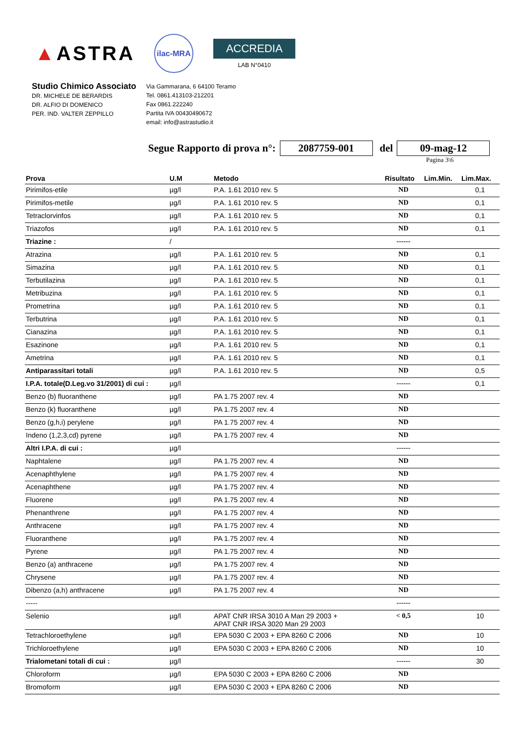▲ASTRA
ilac-MRA
ACCREDIA
LAB N°0410
Studio Chimico Associato
DR. MICHELE DE BERARDIS
DR. ALFIO DI DOMENICO
PER. IND. VALTER ZEPPILLO
Via Gammarana, 6 64100 Teramo
Tel. 0861.413103-212201
Fax 0861.222240
Partita IVA 00430490672
email: info@astrastudio.it
Segue Rapporto di prova n°: 2087759-001 del 09-mag-12
Pagina 3\6
| Prova | U.M | Metodo | Risultato | Lim.Min. | Lim.Max. |
| --- | --- | --- | --- | --- | --- |
| Pirimifos-etile | µg/l | P.A. 1.61 2010 rev. 5 | ND | | 0,1 |
| Pirimifos-metile | µg/l | P.A. 1.61 2010 rev. 5 | ND | | 0,1 |
| Tetraclorvinfos | µg/l | P.A. 1.61 2010 rev. 5 | ND | | 0,1 |
| Triazofos | µg/l | P.A. 1.61 2010 rev. 5 | ND | | 0,1 |
| Triazine : | / | | ------ | | |
| Atrazina | µg/l | P.A. 1.61 2010 rev. 5 | ND | | 0,1 |
| Simazina | µg/l | P.A. 1.61 2010 rev. 5 | ND | | 0,1 |
| Terbutilazina | µg/l | P.A. 1.61 2010 rev. 5 | ND | | 0,1 |
| Metribuzina | µg/l | P.A. 1.61 2010 rev. 5 | ND | | 0,1 |
| Prometrina | µg/l | P.A. 1.61 2010 rev. 5 | ND | | 0,1 |
| Terbutrina | µg/l | P.A. 1.61 2010 rev. 5 | ND | | 0,1 |
| Cianazina | µg/l | P.A. 1.61 2010 rev. 5 | ND | | 0,1 |
| Esazinone | µg/l | P.A. 1.61 2010 rev. 5 | ND | | 0,1 |
| Ametrina | µg/l | P.A. 1.61 2010 rev. 5 | ND | | 0,1 |
| Antiparassitari totali | µg/l | P.A. 1.61 2010 rev. 5 | ND | | 0,5 |
| I.P.A. totale(D.Leg.vo 31/2001) di cui : | µg/l | | ------ | | 0,1 |
| Benzo (b) fluoranthene | µg/l | PA 1.75 2007 rev. 4 | ND | | |
| Benzo (k) fluoranthene | µg/l | PA 1.75 2007 rev. 4 | ND | | |
| Benzo (g,h,i) perylene | µg/l | PA 1.75 2007 rev. 4 | ND | | |
| Indeno (1,2,3,cd) pyrene | µg/l | PA 1.75 2007 rev. 4 | ND | | |
| Altri I.P.A. di cui : | µg/l | | ------ | | |
| Naphtalene | µg/l | PA 1.75 2007 rev. 4 | ND | | |
| Acenaphthylene | µg/l | PA 1.75 2007 rev. 4 | ND | | |
| Acenaphthene | µg/l | PA 1.75 2007 rev. 4 | ND | | |
| Fluorene | µg/l | PA 1.75 2007 rev. 4 | ND | | |
| Phenanthrene | µg/l | PA 1.75 2007 rev. 4 | ND | | |
| Anthracene | µg/l | PA 1.75 2007 rev. 4 | ND | | |
| Fluoranthene | µg/l | PA 1.75 2007 rev. 4 | ND | | |
| Pyrene | µg/l | PA 1.75 2007 rev. 4 | ND | | |
| Benzo (a) anthracene | µg/l | PA 1.75 2007 rev. 4 | ND | | |
| Chrysene | µg/l | PA 1.75 2007 rev. 4 | ND | | |
| Dibenzo (a,h) anthracene | µg/l | PA 1.75 2007 rev. 4 | ND | | |
| ----- | | | ------ | | |
| Selenio | µg/l | APAT CNR IRSA 3010 A Man 29 2003 + APAT CNR IRSA 3020 Man 29 2003 | < 0,5 | | 10 |
| Tetrachloroethylene | µg/l | EPA 5030 C 2003 + EPA 8260 C 2006 | ND | | 10 |
| Trichloroethylene | µg/l | EPA 5030 C 2003 + EPA 8260 C 2006 | ND | | 10 |
| Trialometani totali di cui : | µg/l | | ------ | | 30 |
| Chloroform | µg/l | EPA 5030 C 2003 + EPA 8260 C 2006 | ND | | |
| Bromoform | µg/l | EPA 5030 C 2003 + EPA 8260 C 2006 | ND | | |